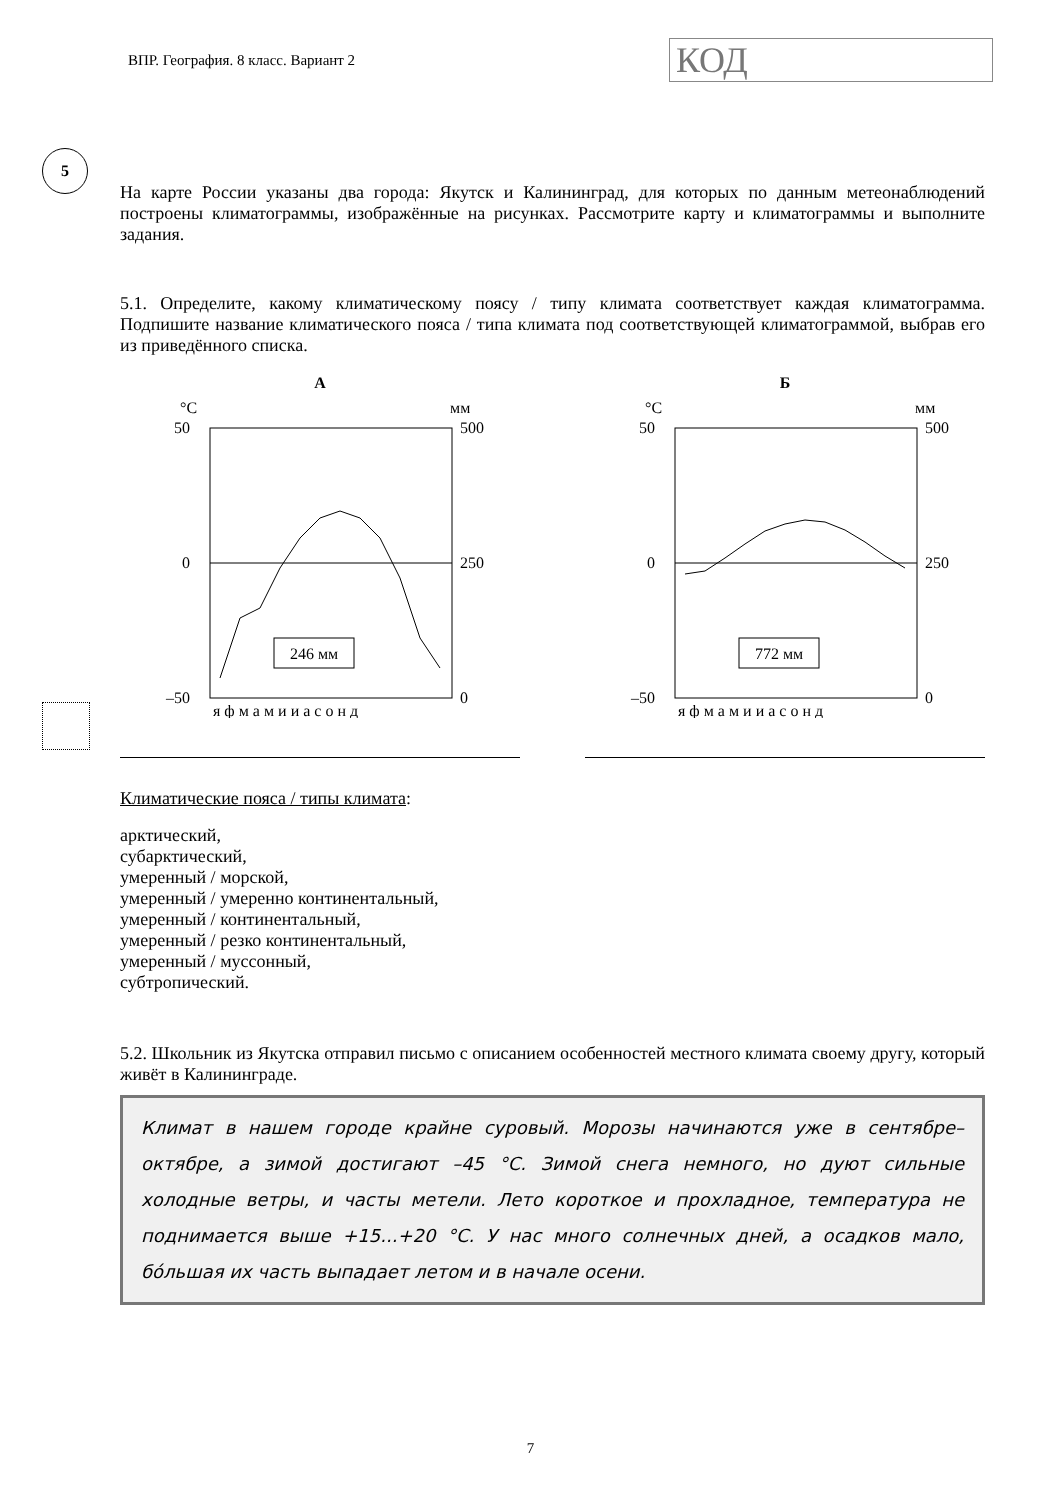ВПР. География. 8 класс. Вариант 2
КОД
5
На карте России указаны два города: Якутск и Калининград, для которых по данным метеонаблюдений построены климатограммы, изображённые на рисунках. Рассмотрите карту и климатограммы и выполните задания.
5.1. Определите, какому климатическому поясу / типу климата соответствует каждая климатограмма. Подпишите название климатического пояса / типа климата под соответствующей климатограммой, выбрав его из приведённого списка.
А
°C
мм
50
0
–50
500
250
0
246 мм
я ф м а м и и а с о н д
Б
°C
мм
50
0
–50
500
250
0
772 мм
я ф м а м и и а с о н д
Климатические пояса / типы климата:
арктический,
субарктический,
умеренный / морской,
умеренный / умеренно континентальный,
умеренный / континентальный,
умеренный / резко континентальный,
умеренный / муссонный,
субтропический.
5.2. Школьник из Якутска отправил письмо с описанием особенностей местного климата своему другу, который живёт в Калининграде.
Климат в нашем городе крайне суровый. Морозы начинаются уже в сентябре–октябре, а зимой достигают –45 °С. Зимой снега немного, но дуют сильные холодные ветры, и часты метели. Лето короткое и прохладное, температура не поднимается выше +15...+20 °С. У нас много солнечных дней, а осадков мало, бóльшая их часть выпадает летом и в начале осени.
7